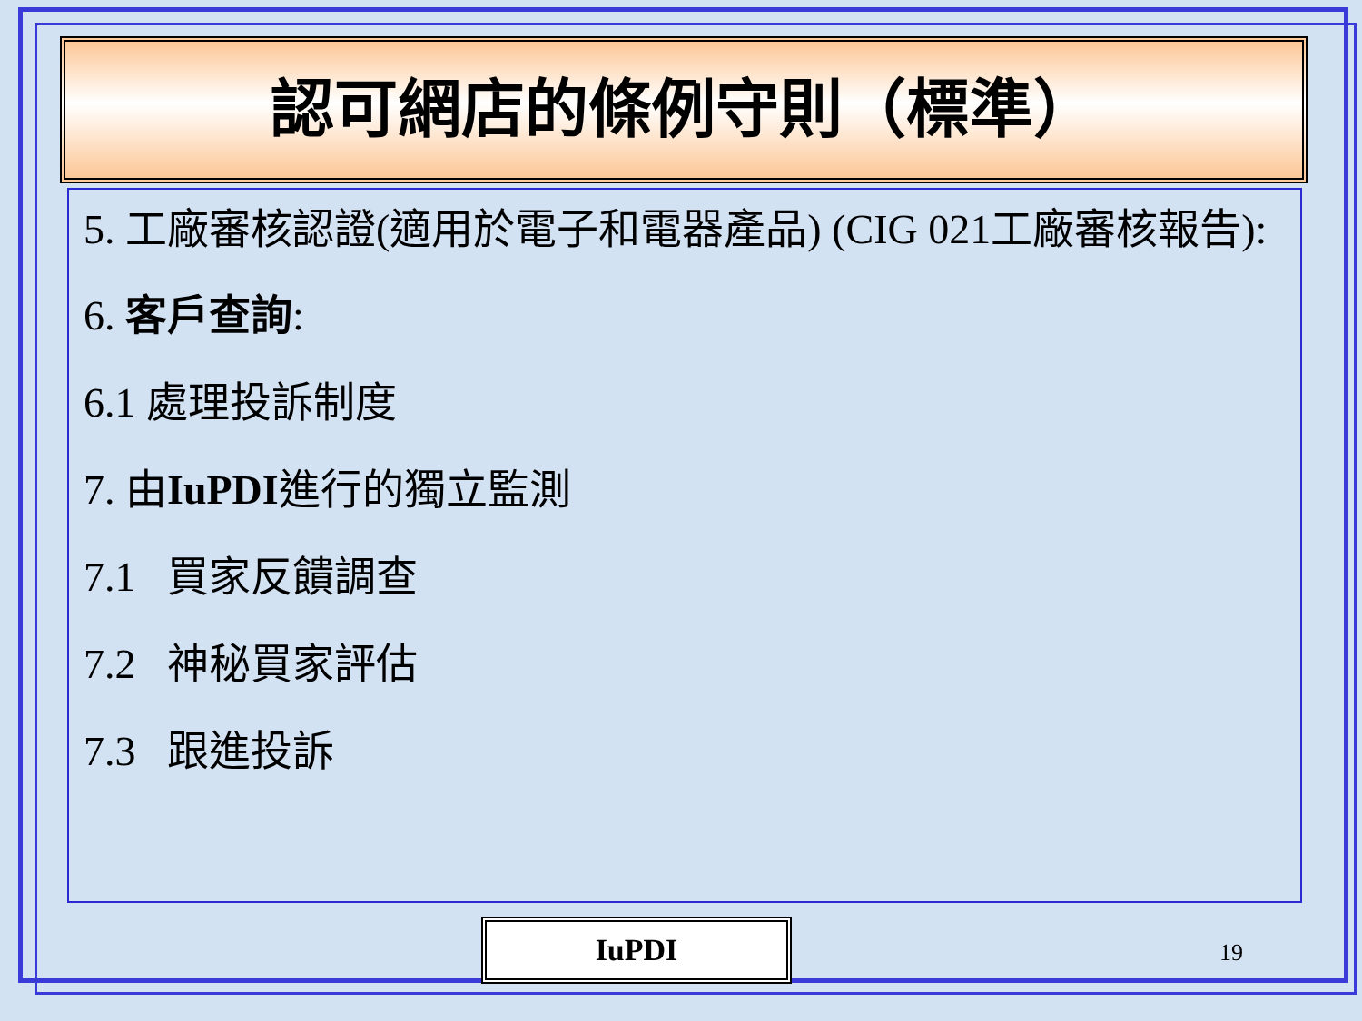認可網店的條例守則（標準）
5. 工廠審核認證(適用於電子和電器產品) (CIG 021工廠審核報告):
6. 客戶查詢:
6.1 處理投訴制度
7. 由IuPDI進行的獨立監測
7.1 買家反饋調查
7.2 神秘買家評估
7.3 跟進投訴
IuPDI 19